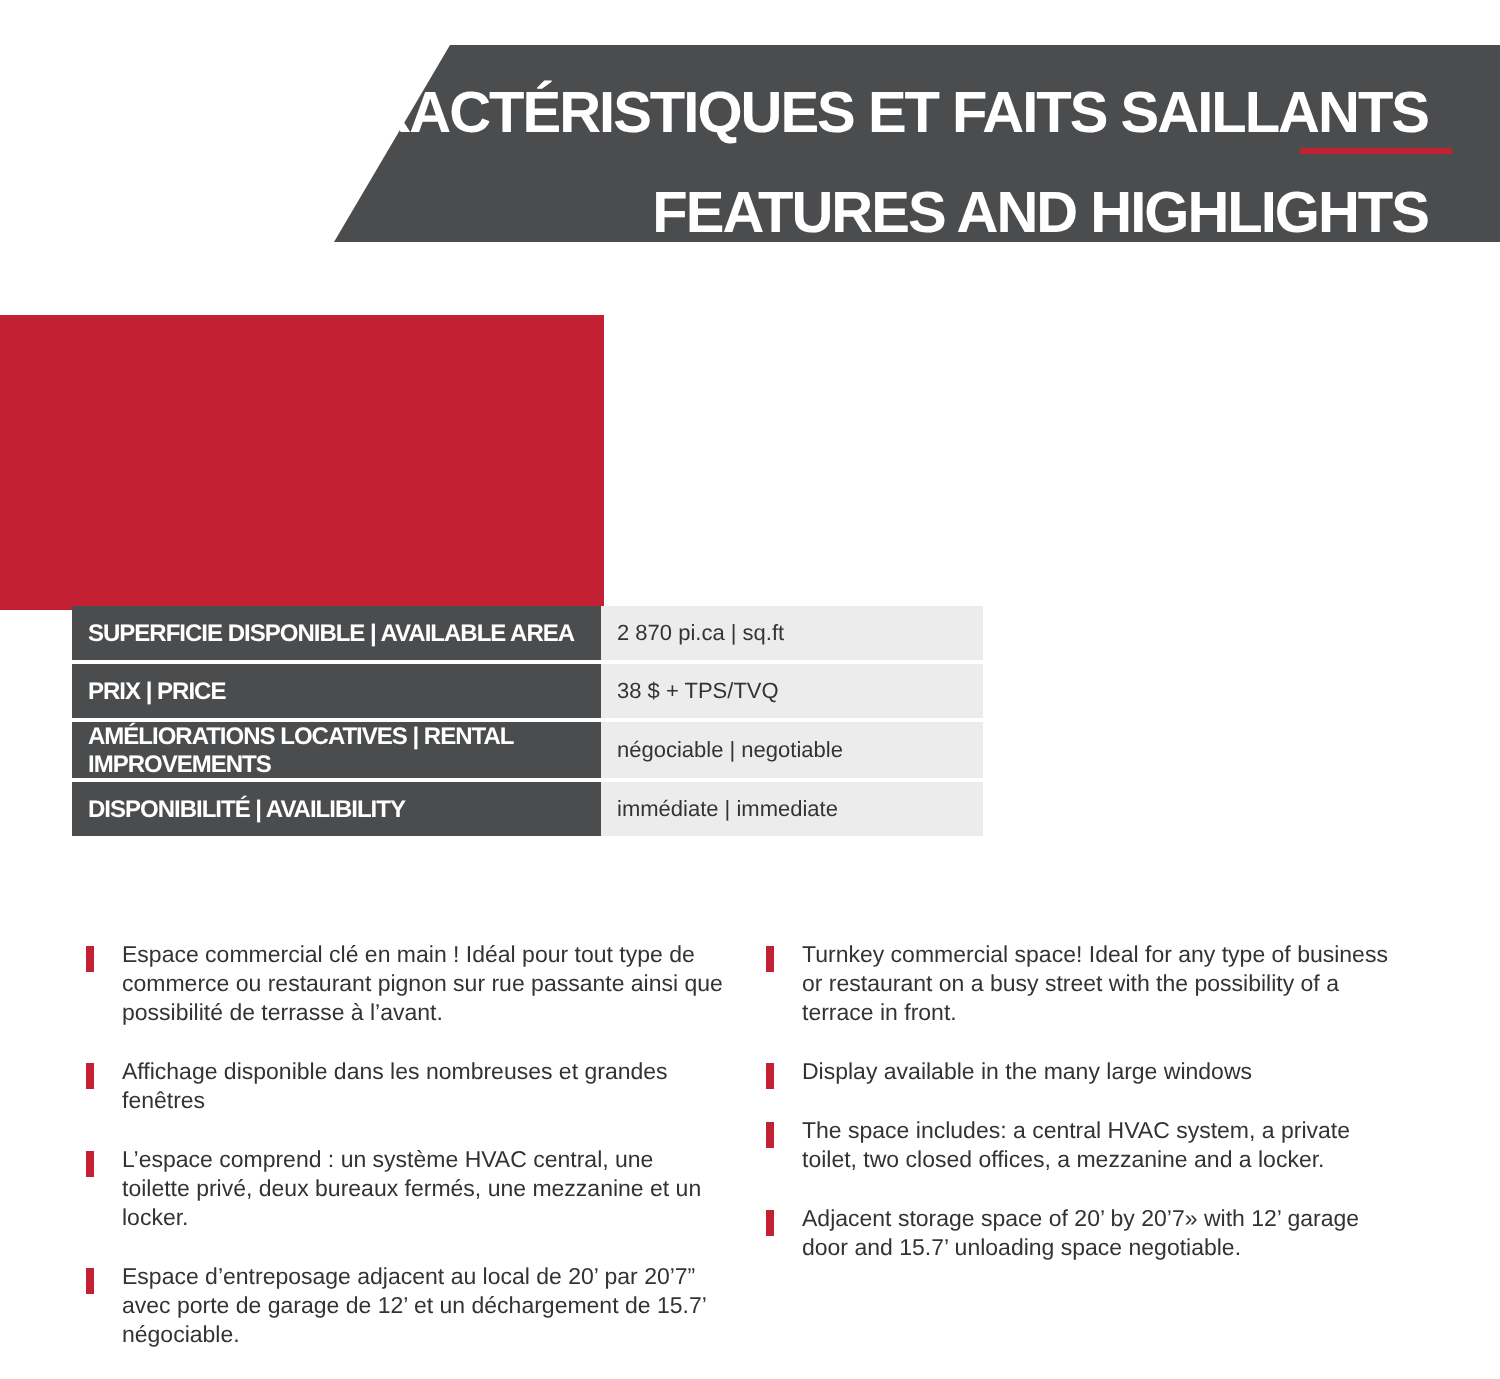CARACTÉRISTIQUES ET FAITS SAILLANTS
FEATURES AND HIGHLIGHTS
| SUPERFICIE DISPONIBLE / AVAILABLE AREA | 2 870 pi.ca / sq.ft |
| PRIX / PRICE | 38 $ + TPS/TVQ |
| AMÉLIORATIONS LOCATIVES / RENTAL IMPROVEMENTS | négociable / negotiable |
| DISPONIBILITÉ / AVAILIBILITY | immédiate / immediate |
Espace commercial clé en main ! Idéal pour tout type de commerce ou restaurant pignon sur rue passante ainsi que possibilité de terrasse à l’avant.
Affichage disponible dans les nombreuses et grandes fenêtres
L’espace comprend : un système HVAC central, une toilette privé, deux bureaux fermés, une mezzanine et un locker.
Espace d’entreposage adjacent au local de 20’ par 20’7” avec porte de garage de 12’ et un déchargement de 15.7’ négociable.
Turnkey commercial space! Ideal for any type of business or restaurant on a busy street with the possibility of a terrace in front.
Display available in the many large windows
The space includes: a central HVAC system, a private toilet, two closed offices, a mezzanine and a locker.
Adjacent storage space of 20’ by 20’7» with 12’ garage door and 15.7’ unloading space negotiable.